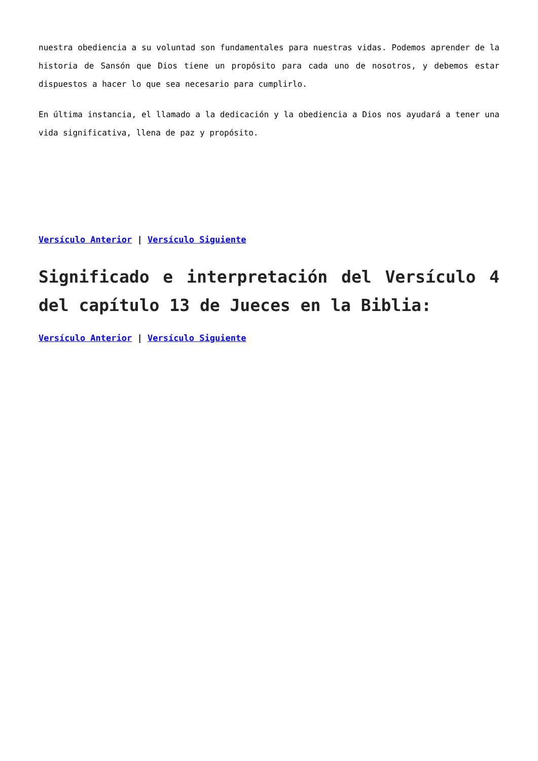nuestra obediencia a su voluntad son fundamentales para nuestras vidas. Podemos aprender de la historia de Sansón que Dios tiene un propósito para cada uno de nosotros, y debemos estar dispuestos a hacer lo que sea necesario para cumplirlo.
En última instancia, el llamado a la dedicación y la obediencia a Dios nos ayudará a tener una vida significativa, llena de paz y propósito.
Versículo Anterior | Versículo Siguiente
Significado e interpretación del Versículo 4 del capítulo 13 de Jueces en la Biblia:
Versículo Anterior | Versículo Siguiente